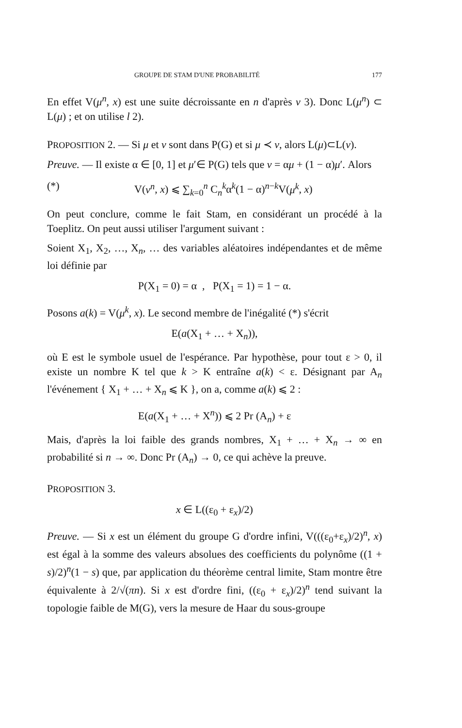GROUPE DE STAM D'UNE PROBABILITÉ 177
En effet V(μ<sup>n</sup>, x) est une suite décroissante en n d'après v 3). Donc L(μ<sup>n</sup>) ⊂ L(μ) ; et on utilise l 2).
PROPOSITION 2. — Si μ et ν sont dans P(G) et si μ ≺ ν, alors L(μ)⊂L(ν).
Preuve. — Il existe α ∈ [0, 1] et μ′∈ P(G) tels que ν = αμ + (1 − α)μ′. Alors
(*) V(ν<sup>n</sup>, x) ⩽ ∑<sub>k=0</sub><sup>n</sup> C<sub>n</sub><sup>k</sup>α<sup>k</sup>(1 − α)<sup>n−k</sup>V(μ<sup>k</sup>, x)
On peut conclure, comme le fait Stam, en considérant un procédé à la Toeplitz. On peut aussi utiliser l'argument suivant :
Soient X<sub>1</sub>, X<sub>2</sub>, …, X<sub>n</sub>, … des variables aléatoires indépendantes et de même loi définie par
P(X<sub>1</sub> = 0) = α , P(X<sub>1</sub> = 1) = 1 − α.
Posons a(k) = V(μ<sup>k</sup>, x). Le second membre de l'inégalité (*) s'écrit
E(a(X<sub>1</sub> + … + X<sub>n</sub>)),
où E est le symbole usuel de l'espérance. Par hypothèse, pour tout ε > 0, il existe un nombre K tel que k > K entraîne a(k) < ε. Désignant par A<sub>n</sub> l'événement { X<sub>1</sub> + … + X<sub>n</sub> ⩽ K }, on a, comme a(k) ⩽ 2 :
E(a(X<sub>1</sub> + … + X<sup>n</sup>)) ⩽ 2 Pr (A<sub>n</sub>) + ε
Mais, d'après la loi faible des grands nombres, X<sub>1</sub> + … + X<sub>n</sub> → ∞ en probabilité si n → ∞. Donc Pr (A<sub>n</sub>) → 0, ce qui achève la preuve.
PROPOSITION 3.
x ∈ L((ε<sub>0</sub> + ε<sub>x</sub>)/2)
Preuve. — Si x est un élément du groupe G d'ordre infini, V(((ε<sub>0</sub>+ε<sub>x</sub>)/2)<sup>n</sup>, x) est égal à la somme des valeurs absolues des coefficients du polynôme ((1 + s)/2)<sup>n</sup>(1 − s) que, par application du théorème central limite, Stam montre être équivalente à 2/√(πn). Si x est d'ordre fini, ((ε<sub>0</sub> + ε<sub>x</sub>)/2)<sup>n</sup> tend suivant la topologie faible de M(G), vers la mesure de Haar du sous-groupe